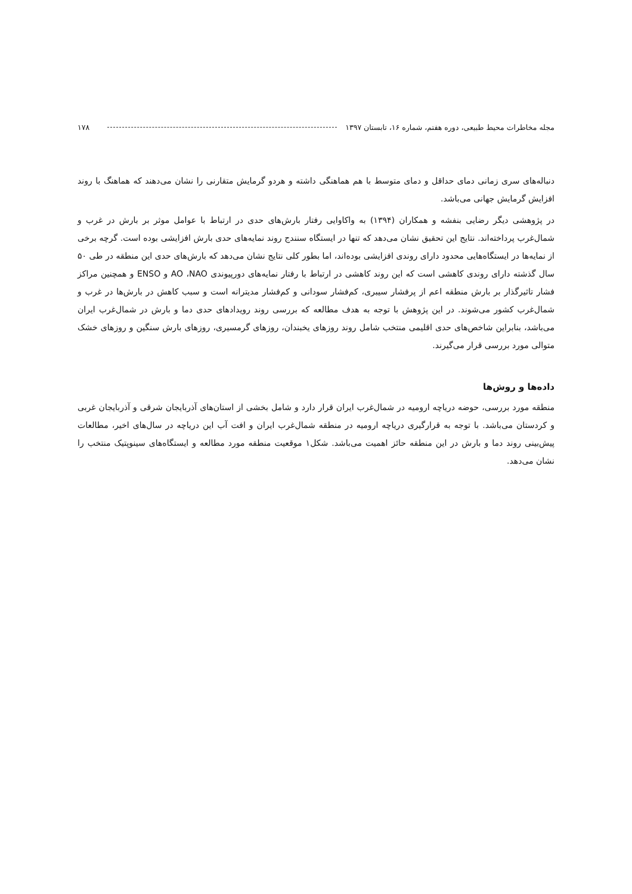مجله مخاطرات محیط طبیعی، دوره هفتم، شماره ۱۶، تابستان ۱۳۹۷
۱۷۸
دنباله‌های سری زمانی دمای حداقل و دمای متوسط با هم هماهنگی داشته و هردو گرمایش متقارنی را نشان می‌دهند که هماهنگ با روند افزایش گرمایش جهانی می‌باشد.
در پژوهشی دیگر رضایی بنفشه و همکاران (۱۳۹۴) به واکاوایی رفتار بارش‌های حدی در ارتباط با عوامل موثر بر بارش در غرب و شمال‌غرب پرداخته‌اند. نتایج این تحقیق نشان می‌دهد که تنها در ایستگاه سنندج روند نمایه‌های حدی بارش افزایشی بوده است. گرچه برخی از نمایه‌ها در ایستگاه‌هایی محدود دارای روندی افزایشی بوده‌اند، اما بطور کلی نتایج نشان می‌دهد که بارش‌های حدی این منطقه در طی ۵۰ سال گذشته دارای روندی کاهشی است که این روند کاهشی در ارتباط با رفتار نمایه‌های دورپیوندی AO ،NAO و ENSO و همچنین مراکز فشار تاثیرگذار بر بارش منطقه اعم از پرفشار سیبری، کم‌فشار سودانی و کم‌فشار مدیترانه است و سبب کاهش در بارش‌ها در غرب و شمال‌غرب کشور می‌شوند. در این پژوهش با توجه به هدف مطالعه که بررسی روند رویدادهای حدی دما و بارش در شمال‌غرب ایران می‌باشد، بنابراین شاخص‌های حدی اقلیمی منتخب شامل روند روزهای یخبندان، روزهای گرمسیری، روزهای بارش سنگین و روزهای خشک متوالی مورد بررسی قرار می‌گیرند.
داده‌ها و روش‌ها
منطقه مورد بررسی، حوضه دریاچه ارومیه در شمال‌غرب ایران قرار دارد و شامل بخشی از استان‌های آذربایجان شرقی و آذربایجان غربی و کردستان می‌باشد. با توجه به قرارگیری دریاچه ارومیه در منطقه شمال‌غرب ایران و افت آب این دریاچه در سال‌های اخیر، مطالعات پیش‌بینی روند دما و بارش در این منطقه حائز اهمیت می‌باشد. شکل۱ موقعیت منطقه مورد مطالعه و ایستگاه‌های سینوپتیک منتخب را نشان می‌دهد.